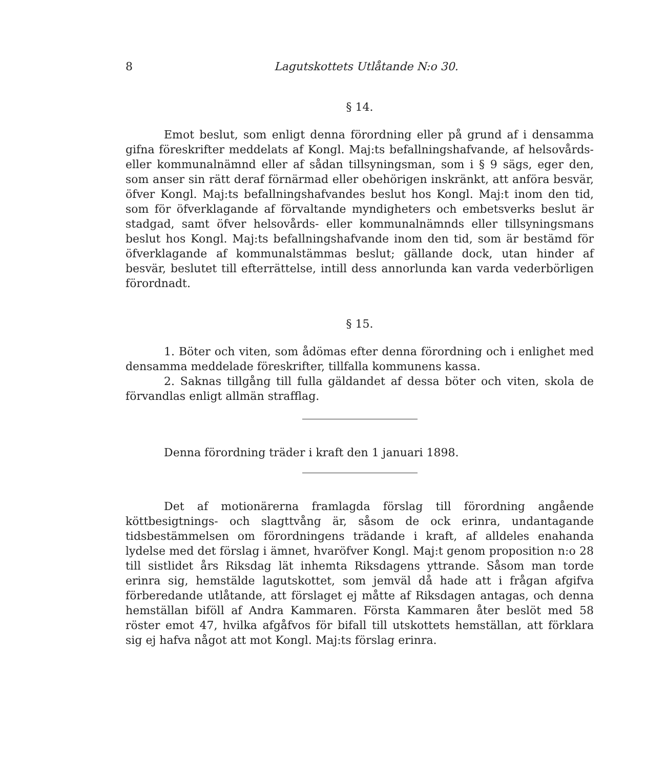8 Lagutskottets Utlåtande N:o 30.
§ 14.
Emot beslut, som enligt denna förordning eller på grund af i densamma gifna föreskrifter meddelats af Kongl. Maj:ts befallningshafvande, af helsovårds- eller kommunalnämnd eller af sådan tillsyningsman, som i § 9 sägs, eger den, som anser sin rätt deraf förnärmad eller obehörigen inskränkt, att anföra besvär, öfver Kongl. Maj:ts befallningshafvandes beslut hos Kongl. Maj:t inom den tid, som för öfverklagande af förvaltande myndigheters och embetsverks beslut är stadgad, samt öfver helsovårds- eller kommunalnämnds eller tillsyningsmans beslut hos Kongl. Maj:ts befallningshafvande inom den tid, som är bestämd för öfverklagande af kommunalstämmas beslut; gällande dock, utan hinder af besvär, beslutet till efterrättelse, intill dess annorlunda kan varda vederbörligen förordnadt.
§ 15.
1. Böter och viten, som ådömas efter denna förordning och i enlighet med densamma meddelade föreskrifter, tillfalla kommunens kassa.
2. Saknas tillgång till fulla gäldandet af dessa böter och viten, skola de förvandlas enligt allmän strafflag.
Denna förordning träder i kraft den 1 januari 1898.
Det af motionärerna framlagda förslag till förordning angående köttbesigtnings- och slagttvång är, såsom de ock erinra, undantagande tidsbestämmelsen om förordningens trädande i kraft, af alldeles enahanda lydelse med det förslag i ämnet, hvaröfver Kongl. Maj:t genom proposition n:o 28 till sistlidet års Riksdag lät inhemta Riksdagens yttrande. Såsom man torde erinra sig, hemstälde lagutskottet, som jemväl då hade att i frågan afgifva förberedande utlåtande, att förslaget ej måtte af Riksdagen antagas, och denna hemställan biföll af Andra Kammaren. Första Kammaren åter beslöt med 58 röster emot 47, hvilka afgåfvos för bifall till utskottets hemställan, att förklara sig ej hafva något att mot Kongl. Maj:ts förslag erinra.